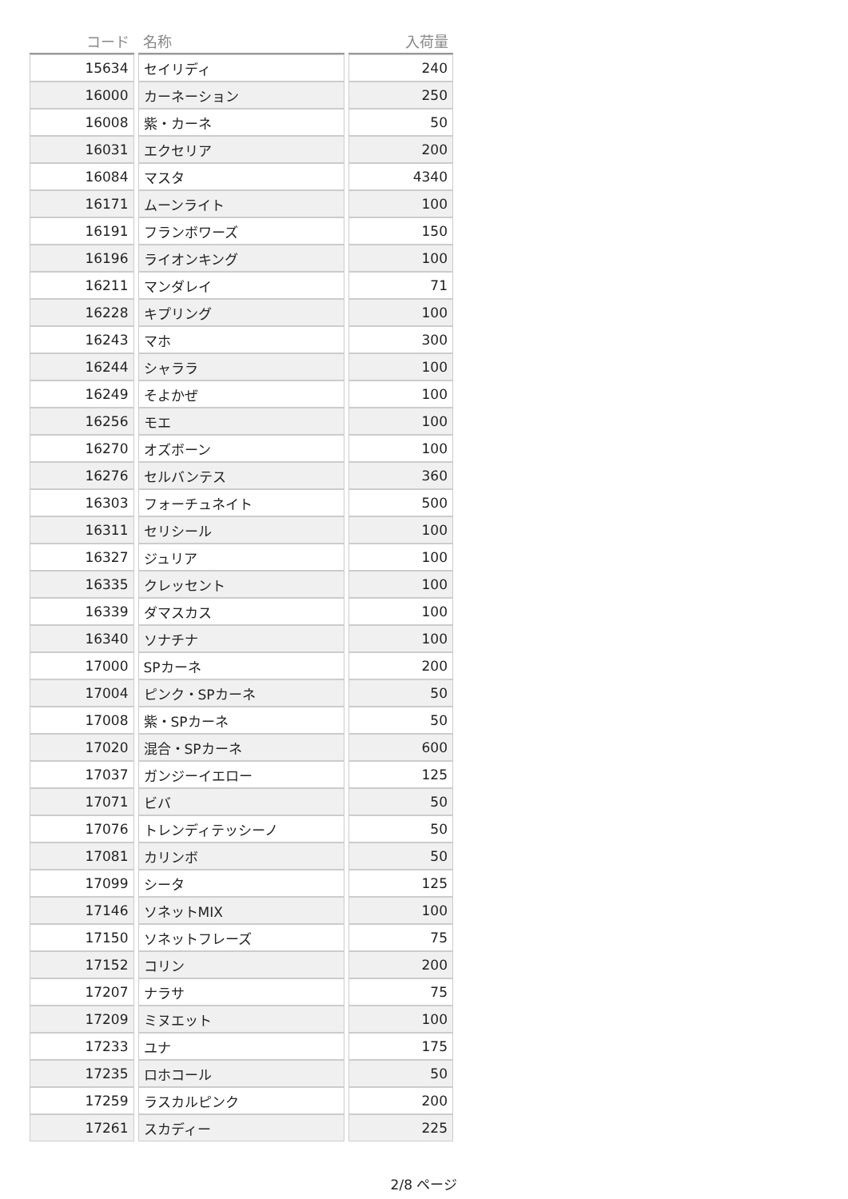| コード | 名称 | 入荷量 |
| --- | --- | --- |
| 15634 | セイリディ | 240 |
| 16000 | カーネーション | 250 |
| 16008 | 紫・カーネ | 50 |
| 16031 | エクセリア | 200 |
| 16084 | マスタ | 4340 |
| 16171 | ムーンライト | 100 |
| 16191 | フランボワーズ | 150 |
| 16196 | ライオンキング | 100 |
| 16211 | マンダレイ | 71 |
| 16228 | キプリング | 100 |
| 16243 | マホ | 300 |
| 16244 | シャララ | 100 |
| 16249 | そよかぜ | 100 |
| 16256 | モエ | 100 |
| 16270 | オズボーン | 100 |
| 16276 | セルバンテス | 360 |
| 16303 | フォーチュネイト | 500 |
| 16311 | セリシール | 100 |
| 16327 | ジュリア | 100 |
| 16335 | クレッセント | 100 |
| 16339 | ダマスカス | 100 |
| 16340 | ソナチナ | 100 |
| 17000 | SPカーネ | 200 |
| 17004 | ピンク・SPカーネ | 50 |
| 17008 | 紫・SPカーネ | 50 |
| 17020 | 混合・SPカーネ | 600 |
| 17037 | ガンジーイエロー | 125 |
| 17071 | ビバ | 50 |
| 17076 | トレンディテッシーノ | 50 |
| 17081 | カリンボ | 50 |
| 17099 | シータ | 125 |
| 17146 | ソネットMIX | 100 |
| 17150 | ソネットフレーズ | 75 |
| 17152 | コリン | 200 |
| 17207 | ナラサ | 75 |
| 17209 | ミヌエット | 100 |
| 17233 | ユナ | 175 |
| 17235 | ロホコール | 50 |
| 17259 | ラスカルピンク | 200 |
| 17261 | スカディー | 225 |
2/8 ページ